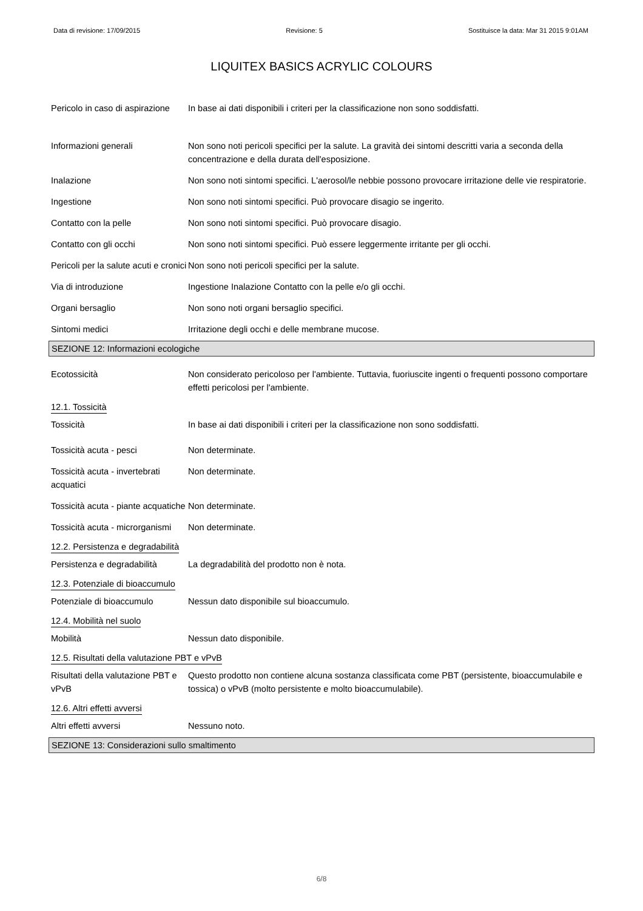Data di revisione: 17/09/2015 Revisione: 5 Sostituisce la data: Mar 31 2015 9:01AM
LIQUITEX BASICS ACRYLIC COLOURS
Pericolo in caso di aspirazione
In base ai dati disponibili i criteri per la classificazione non sono soddisfatti.
Informazioni generali Non sono noti pericoli specifici per la salute. La gravità dei sintomi descritti varia a seconda della concentrazione e della durata dell'esposizione.
Inalazione Non sono noti sintomi specifici. L'aerosol/le nebbie possono provocare irritazione delle vie respiratorie.
Ingestione Non sono noti sintomi specifici. Può provocare disagio se ingerito.
Contatto con la pelle Non sono noti sintomi specifici. Può provocare disagio.
Contatto con gli occhi Non sono noti sintomi specifici. Può essere leggermente irritante per gli occhi.
Pericoli per la salute acuti e cronici
Non sono noti pericoli specifici per la salute.
Via di introduzione Ingestione Inalazione Contatto con la pelle e/o gli occhi.
Organi bersaglio Non sono noti organi bersaglio specifici.
Sintomi medici Irritazione degli occhi e delle membrane mucose.
SEZIONE 12: Informazioni ecologiche
Ecotossicità Non considerato pericoloso per l'ambiente. Tuttavia, fuoriuscite ingenti o frequenti possono comportare effetti pericolosi per l'ambiente.
12.1. Tossicità
Tossicità In base ai dati disponibili i criteri per la classificazione non sono soddisfatti.
Tossicità acuta - pesci Non determinate.
Tossicità acuta - invertebrati acquatici
Non determinate.
Tossicità acuta - piante acquatiche
Non determinate.
Tossicità acuta - microrganismi
Non determinate.
12.2. Persistenza e degradabilità
Persistenza e degradabilità
La degradabilità del prodotto non è nota.
12.3. Potenziale di bioaccumulo
Potenziale di bioaccumulo Nessun dato disponibile sul bioaccumulo.
12.4. Mobilità nel suolo
Mobilità Nessun dato disponibile.
12.5. Risultati della valutazione PBT e vPvB
Risultati della valutazione PBT e vPvB
Questo prodotto non contiene alcuna sostanza classificata come PBT (persistente, bioaccumulabile e tossica) o vPvB (molto persistente e molto bioaccumulabile).
12.6. Altri effetti avversi
Altri effetti avversi Nessuno noto.
SEZIONE 13: Considerazioni sullo smaltimento
6/8